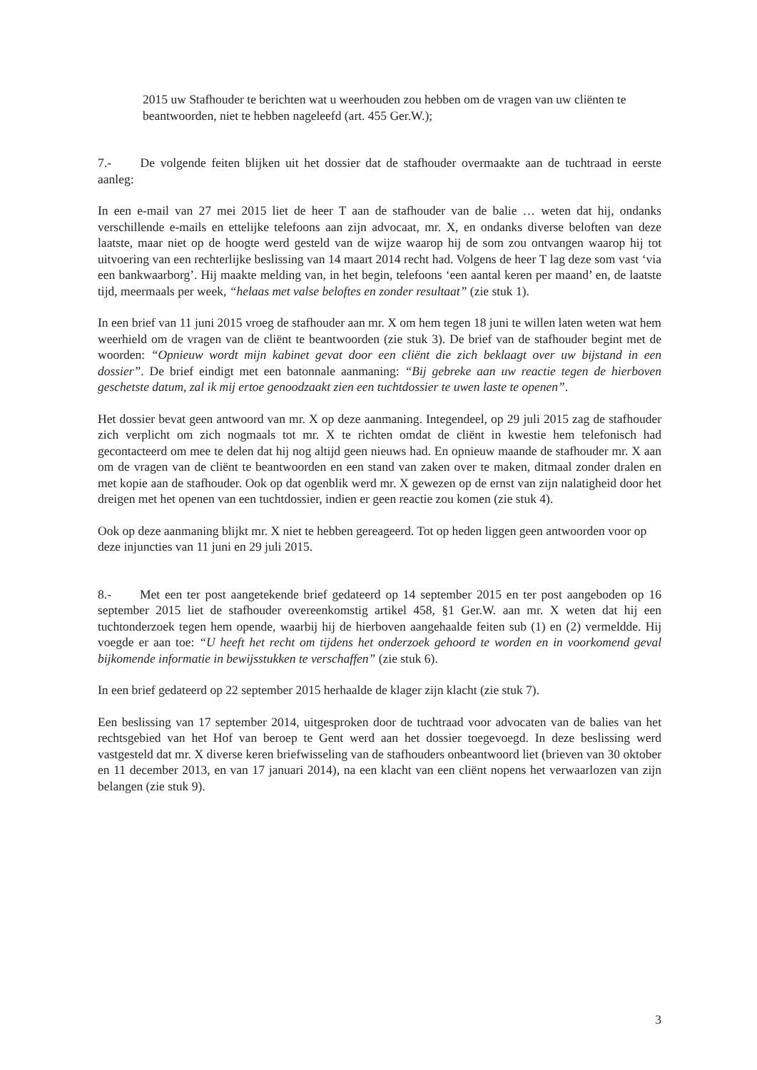2015 uw Stafhouder te berichten wat u weerhouden zou hebben om de vragen van uw cliënten te beantwoorden, niet te hebben nageleefd (art. 455 Ger.W.);
7.- De volgende feiten blijken uit het dossier dat de stafhouder overmaakte aan de tuchtraad in eerste aanleg:
In een e-mail van 27 mei 2015 liet de heer T aan de stafhouder van de balie … weten dat hij, ondanks verschillende e-mails en ettelijke telefoons aan zijn advocaat, mr. X, en ondanks diverse beloften van deze laatste, maar niet op de hoogte werd gesteld van de wijze waarop hij de som zou ontvangen waarop hij tot uitvoering van een rechterlijke beslissing van 14 maart 2014 recht had. Volgens de heer T lag deze som vast ‘via een bankwaarborg’. Hij maakte melding van, in het begin, telefoons ‘een aantal keren per maand’ en, de laatste tijd, meermaals per week, “helaas met valse beloftes en zonder resultaat” (zie stuk 1).
In een brief van 11 juni 2015 vroeg de stafhouder aan mr. X om hem tegen 18 juni te willen laten weten wat hem weerhield om de vragen van de cliënt te beantwoorden (zie stuk 3). De brief van de stafhouder begint met de woorden: “Opnieuw wordt mijn kabinet gevat door een cliënt die zich beklaagt over uw bijstand in een dossier”. De brief eindigt met een batonnale aanmaning: “Bij gebreke aan uw reactie tegen de hierboven geschetste datum, zal ik mij ertoe genoodzaakt zien een tuchtdossier te uwen laste te openen”.
Het dossier bevat geen antwoord van mr. X op deze aanmaning. Integendeel, op 29 juli 2015 zag de stafhouder zich verplicht om zich nogmaals tot mr. X te richten omdat de cliënt in kwestie hem telefonisch had gecontacteerd om mee te delen dat hij nog altijd geen nieuws had. En opnieuw maande de stafhouder mr. X aan om de vragen van de cliënt te beantwoorden en een stand van zaken over te maken, ditmaal zonder dralen en met kopie aan de stafhouder. Ook op dat ogenblik werd mr. X gewezen op de ernst van zijn nalatigheid door het dreigen met het openen van een tuchtdossier, indien er geen reactie zou komen (zie stuk 4).
Ook op deze aanmaning blijkt mr. X niet te hebben gereageerd. Tot op heden liggen geen antwoorden voor op deze injuncties van 11 juni en 29 juli 2015.
8.- Met een ter post aangetekende brief gedateerd op 14 september 2015 en ter post aangeboden op 16 september 2015 liet de stafhouder overeenkomstig artikel 458, §1 Ger.W. aan mr. X weten dat hij een tuchtonderzoek tegen hem opende, waarbij hij de hierboven aangehaalde feiten sub (1) en (2) vermeldde. Hij voegde er aan toe: “U heeft het recht om tijdens het onderzoek gehoord te worden en in voorkomend geval bijkomende informatie in bewijsstukken te verschaffen” (zie stuk 6).
In een brief gedateerd op 22 september 2015 herhaalde de klager zijn klacht (zie stuk 7).
Een beslissing van 17 september 2014, uitgesproken door de tuchtraad voor advocaten van de balies van het rechtsgebied van het Hof van beroep te Gent werd aan het dossier toegevoegd. In deze beslissing werd vastgesteld dat mr. X diverse keren briefwisseling van de stafhouders onbeantwoord liet (brieven van 30 oktober en 11 december 2013, en van 17 januari 2014), na een klacht van een cliënt nopens het verwaarlozen van zijn belangen (zie stuk 9).
3